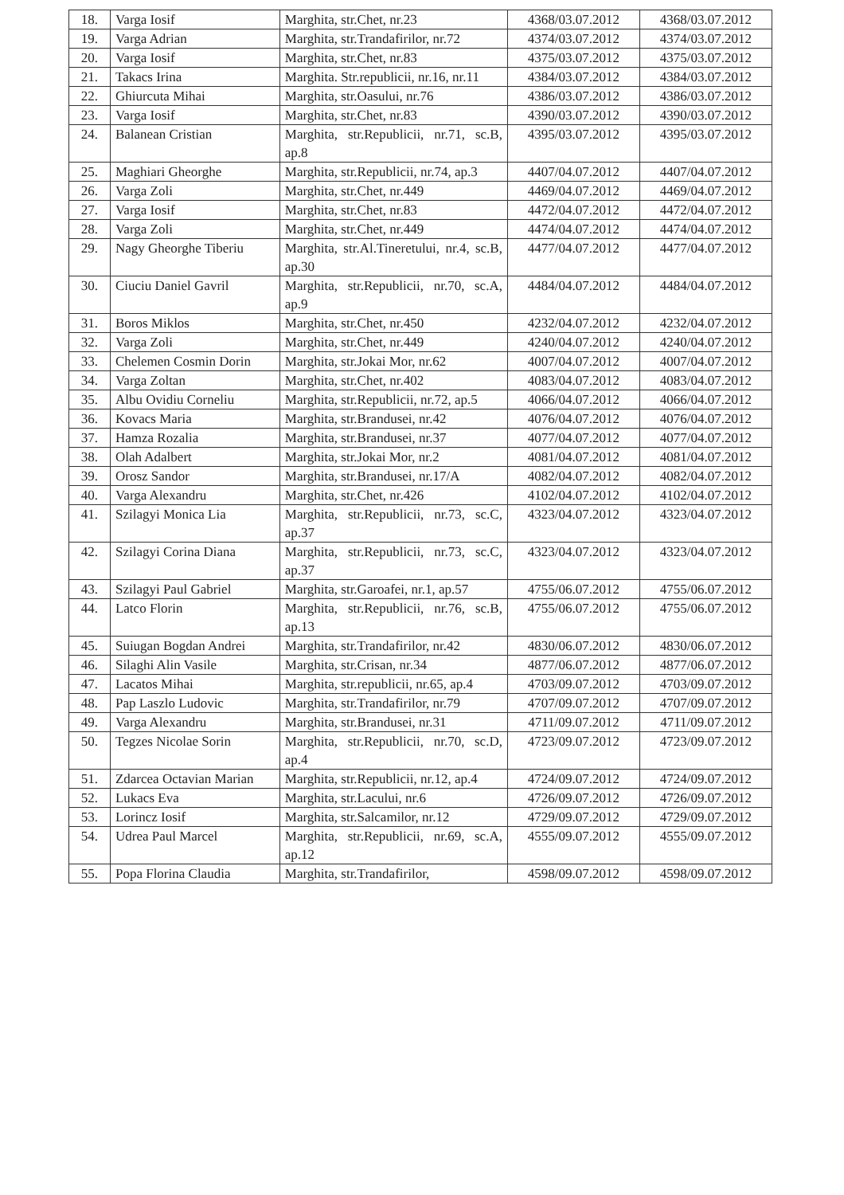| 18. | Varga Iosif | Marghita, str.Chet, nr.23 | 4368/03.07.2012 | 4368/03.07.2012 |
| 19. | Varga Adrian | Marghita, str.Trandafirilor, nr.72 | 4374/03.07.2012 | 4374/03.07.2012 |
| 20. | Varga Iosif | Marghita, str.Chet, nr.83 | 4375/03.07.2012 | 4375/03.07.2012 |
| 21. | Takacs Irina | Marghita. Str.republicii, nr.16, nr.11 | 4384/03.07.2012 | 4384/03.07.2012 |
| 22. | Ghiurcuta Mihai | Marghita, str.Oasului, nr.76 | 4386/03.07.2012 | 4386/03.07.2012 |
| 23. | Varga Iosif | Marghita, str.Chet, nr.83 | 4390/03.07.2012 | 4390/03.07.2012 |
| 24. | Balanean Cristian | Marghita, str.Republicii, nr.71, sc.B, ap.8 | 4395/03.07.2012 | 4395/03.07.2012 |
| 25. | Maghiari Gheorghe | Marghita, str.Republicii, nr.74, ap.3 | 4407/04.07.2012 | 4407/04.07.2012 |
| 26. | Varga Zoli | Marghita, str.Chet, nr.449 | 4469/04.07.2012 | 4469/04.07.2012 |
| 27. | Varga Iosif | Marghita, str.Chet, nr.83 | 4472/04.07.2012 | 4472/04.07.2012 |
| 28. | Varga Zoli | Marghita, str.Chet, nr.449 | 4474/04.07.2012 | 4474/04.07.2012 |
| 29. | Nagy Gheorghe Tiberiu | Marghita, str.Al.Tineretului, nr.4, sc.B, ap.30 | 4477/04.07.2012 | 4477/04.07.2012 |
| 30. | Ciuciu Daniel Gavril | Marghita, str.Republicii, nr.70, sc.A, ap.9 | 4484/04.07.2012 | 4484/04.07.2012 |
| 31. | Boros Miklos | Marghita, str.Chet, nr.450 | 4232/04.07.2012 | 4232/04.07.2012 |
| 32. | Varga Zoli | Marghita, str.Chet, nr.449 | 4240/04.07.2012 | 4240/04.07.2012 |
| 33. | Chelemen Cosmin Dorin | Marghita, str.Jokai Mor, nr.62 | 4007/04.07.2012 | 4007/04.07.2012 |
| 34. | Varga Zoltan | Marghita, str.Chet, nr.402 | 4083/04.07.2012 | 4083/04.07.2012 |
| 35. | Albu Ovidiu Corneliu | Marghita, str.Republicii, nr.72, ap.5 | 4066/04.07.2012 | 4066/04.07.2012 |
| 36. | Kovacs Maria | Marghita, str.Brandusei, nr.42 | 4076/04.07.2012 | 4076/04.07.2012 |
| 37. | Hamza Rozalia | Marghita, str.Brandusei, nr.37 | 4077/04.07.2012 | 4077/04.07.2012 |
| 38. | Olah Adalbert | Marghita, str.Jokai Mor, nr.2 | 4081/04.07.2012 | 4081/04.07.2012 |
| 39. | Orosz Sandor | Marghita, str.Brandusei, nr.17/A | 4082/04.07.2012 | 4082/04.07.2012 |
| 40. | Varga Alexandru | Marghita, str.Chet, nr.426 | 4102/04.07.2012 | 4102/04.07.2012 |
| 41. | Szilagyi Monica Lia | Marghita, str.Republicii, nr.73, sc.C, ap.37 | 4323/04.07.2012 | 4323/04.07.2012 |
| 42. | Szilagyi Corina Diana | Marghita, str.Republicii, nr.73, sc.C, ap.37 | 4323/04.07.2012 | 4323/04.07.2012 |
| 43. | Szilagyi Paul Gabriel | Marghita, str.Garoafei, nr.1, ap.57 | 4755/06.07.2012 | 4755/06.07.2012 |
| 44. | Latco Florin | Marghita, str.Republicii, nr.76, sc.B, ap.13 | 4755/06.07.2012 | 4755/06.07.2012 |
| 45. | Suiugan Bogdan Andrei | Marghita, str.Trandafirilor, nr.42 | 4830/06.07.2012 | 4830/06.07.2012 |
| 46. | Silaghi Alin Vasile | Marghita, str.Crisan, nr.34 | 4877/06.07.2012 | 4877/06.07.2012 |
| 47. | Lacatos Mihai | Marghita, str.republicii, nr.65, ap.4 | 4703/09.07.2012 | 4703/09.07.2012 |
| 48. | Pap Laszlo Ludovic | Marghita, str.Trandafirilor, nr.79 | 4707/09.07.2012 | 4707/09.07.2012 |
| 49. | Varga Alexandru | Marghita, str.Brandusei, nr.31 | 4711/09.07.2012 | 4711/09.07.2012 |
| 50. | Tegzes Nicolae Sorin | Marghita, str.Republicii, nr.70, sc.D, ap.4 | 4723/09.07.2012 | 4723/09.07.2012 |
| 51. | Zdarcea Octavian Marian | Marghita, str.Republicii, nr.12, ap.4 | 4724/09.07.2012 | 4724/09.07.2012 |
| 52. | Lukacs Eva | Marghita, str.Lacului, nr.6 | 4726/09.07.2012 | 4726/09.07.2012 |
| 53. | Lorincz Iosif | Marghita, str.Salcamilor, nr.12 | 4729/09.07.2012 | 4729/09.07.2012 |
| 54. | Udrea Paul Marcel | Marghita, str.Republicii, nr.69, sc.A, ap.12 | 4555/09.07.2012 | 4555/09.07.2012 |
| 55. | Popa Florina Claudia | Marghita, str.Trandafirilor, | 4598/09.07.2012 | 4598/09.07.2012 |